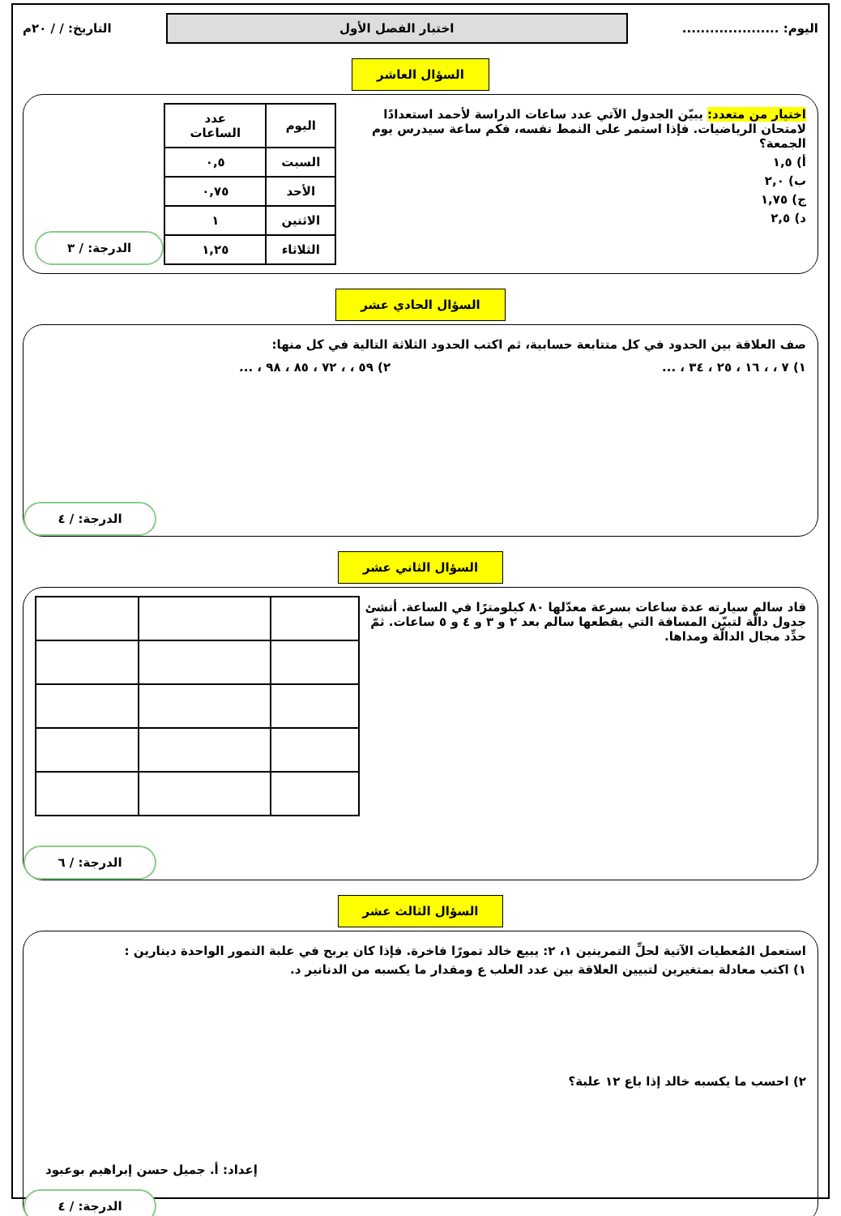اليوم: .....................
اختبار الفصل الأول
التاريخ: / / ٢٠م
السؤال العاشر
اختيار من متعدد: يبيّن الجدول الآتي عدد ساعات الدراسة لأحمد استعدادًا لامتحان الرياضيات. فإذا استمر على النمط نفسه، فكم ساعة سيدرس يوم الجمعة؟
أ) ١,٥
ب) ٢,٠
ج) ١,٧٥
د) ٢,٥
| اليوم | عدد الساعات |
| --- | --- |
| السبت | ٠,٥ |
| الأحد | ٠,٧٥ |
| الاثنين | ١ |
| الثلاثاء | ١,٢٥ |
الدرجة: / ٣
السؤال الحادي عشر
صف العلاقة بين الحدود في كل متتابعة حسابية، ثم اكتب الحدود الثلاثة التالية في كل منها:
١) ٧ ، ، ١٦ ، ٢٥ ، ٣٤ ، ... ٢) ٥٩ ، ، ٧٢ ، ٨٥ ، ٩٨ ، ...
الدرجة: / ٤
السؤال الثاني عشر
قاد سالم سيارته عدة ساعات بسرعة معدّلها ٨٠ كيلومترًا في الساعة. أنشئ جدول دالّة لتبيّن المسافة التي يقطعها سالم بعد ٢ و ٣ و ٤ و ٥ ساعات. ثمّ حدِّد مجال الدالّة ومداها.
الدرجة: / ٦
السؤال الثالث عشر
استعمل المُعطيات الآتية لحلِّ التمرينين ١، ٢: يبيع خالد تمورًا فاخرة. فإذا كان يربح في علبة التمور الواحدة دينارين :
١) اكتب معادلة بمتغيرين لتبيين العلاقة بين عدد العلب ع ومقدار ما يكسبه من الدنانير د.
٢) احسب ما يكسبه خالد إذا باع ١٢ علبة؟
الدرجة: / ٤
إعداد: أ. جميل حسن إبراهيم بوعبود